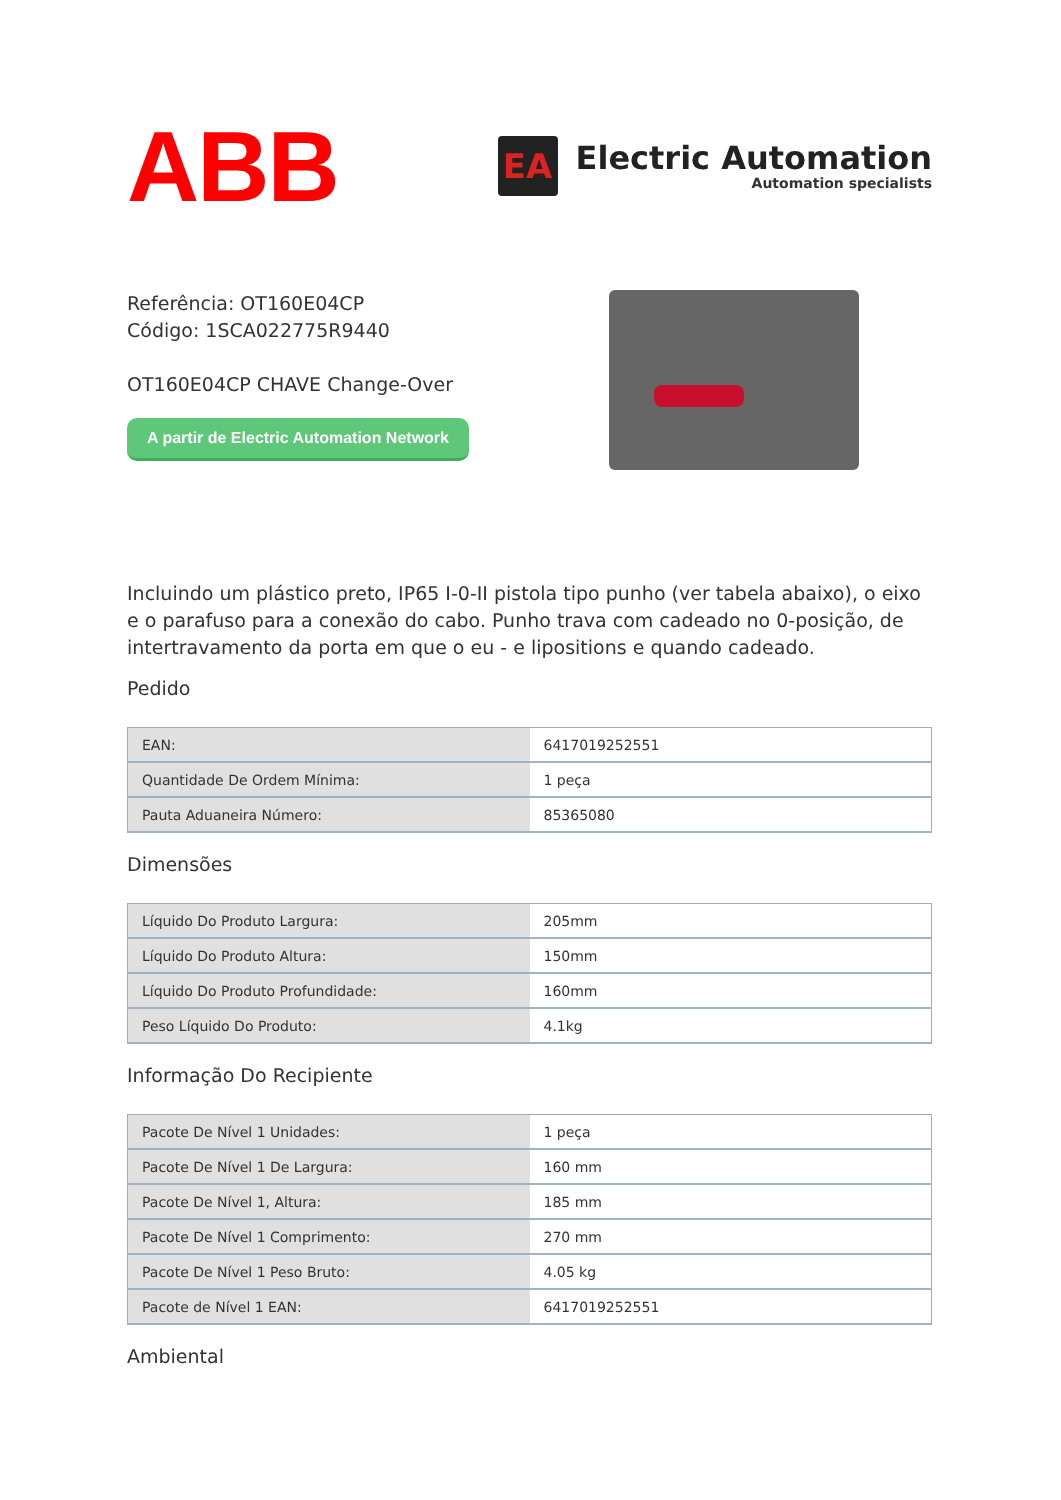ABB
EA
Electric Automation
Automation specialists
Referência: OT160E04CP
Código: 1SCA022775R9440
OT160E04CP CHAVE Change-Over
A partir de Electric Automation Network
Incluindo um plástico preto, IP65 I-0-II pistola tipo punho (ver tabela abaixo), o eixo e o parafuso para a conexão do cabo. Punho trava com cadeado no 0-posição, de intertravamento da porta em que o eu - e lipositions e quando cadeado.
Pedido
| EAN: | 6417019252551 |
| Quantidade De Ordem Mínima: | 1 peça |
| Pauta Aduaneira Número: | 85365080 |
Dimensões
| Líquido Do Produto Largura: | 205mm |
| Líquido Do Produto Altura: | 150mm |
| Líquido Do Produto Profundidade: | 160mm |
| Peso Líquido Do Produto: | 4.1kg |
Informação Do Recipiente
| Pacote De Nível 1 Unidades: | 1 peça |
| Pacote De Nível 1 De Largura: | 160 mm |
| Pacote De Nível 1, Altura: | 185 mm |
| Pacote De Nível 1 Comprimento: | 270 mm |
| Pacote De Nível 1 Peso Bruto: | 4.05 kg |
| Pacote de Nível 1 EAN: | 6417019252551 |
Ambiental